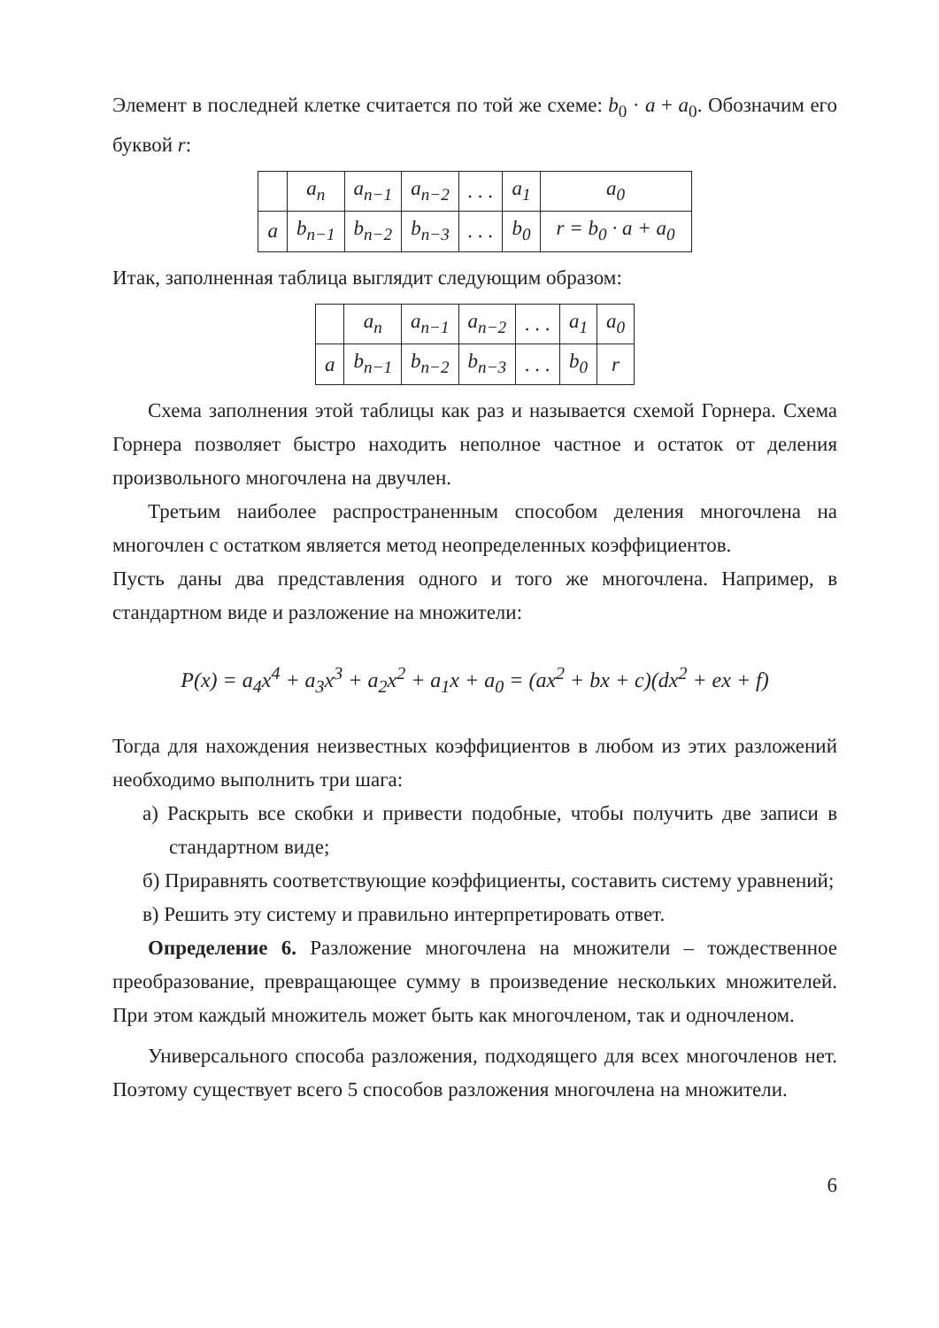Элемент в последней клетке считается по той же схеме: b<sub>0</sub> · a + a<sub>0</sub>. Обозначим его буквой r:
| | a<sub>n</sub> | a<sub>n−1</sub> | a<sub>n−2</sub> | . . . | a<sub>1</sub> | a<sub>0</sub> |
| a | b<sub>n−1</sub> | b<sub>n−2</sub> | b<sub>n−3</sub> | . . . | b<sub>0</sub> | r = b<sub>0</sub> · a + a<sub>0</sub> |
Итак, заполненная таблица выглядит следующим образом:
| | a<sub>n</sub> | a<sub>n−1</sub> | a<sub>n−2</sub> | . . . | a<sub>1</sub> | a<sub>0</sub> |
| a | b<sub>n−1</sub> | b<sub>n−2</sub> | b<sub>n−3</sub> | . . . | b<sub>0</sub> | r |
Схема заполнения этой таблицы как раз и называется схемой Горнера. Схема Горнера позволяет быстро находить неполное частное и остаток от деления произвольного многочлена на двучлен.
Третьим наиболее распространенным способом деления многочлена на многочлен с остатком является метод неопределенных коэффициентов.
Пусть даны два представления одного и того же многочлена. Например, в стандартном виде и разложение на множители:
P(x) = a<sub>4</sub>x<sup>4</sup> + a<sub>3</sub>x<sup>3</sup> + a<sub>2</sub>x<sup>2</sup> + a<sub>1</sub>x + a<sub>0</sub> = (ax<sup>2</sup> + bx + c)(dx<sup>2</sup> + ex + f)
Тогда для нахождения неизвестных коэффициентов в любом из этих разложений необходимо выполнить три шага:
а) Раскрыть все скобки и привести подобные, чтобы получить две записи в стандартном виде;
б) Приравнять соответствующие коэффициенты, составить систему уравнений;
в) Решить эту систему и правильно интерпретировать ответ.
Определение 6. Разложение многочлена на множители – тождественное преобразование, превращающее сумму в произведение нескольких множителей. При этом каждый множитель может быть как многочленом, так и одночленом.
Универсального способа разложения, подходящего для всех многочленов нет. Поэтому существует всего 5 способов разложения многочлена на множители.
6